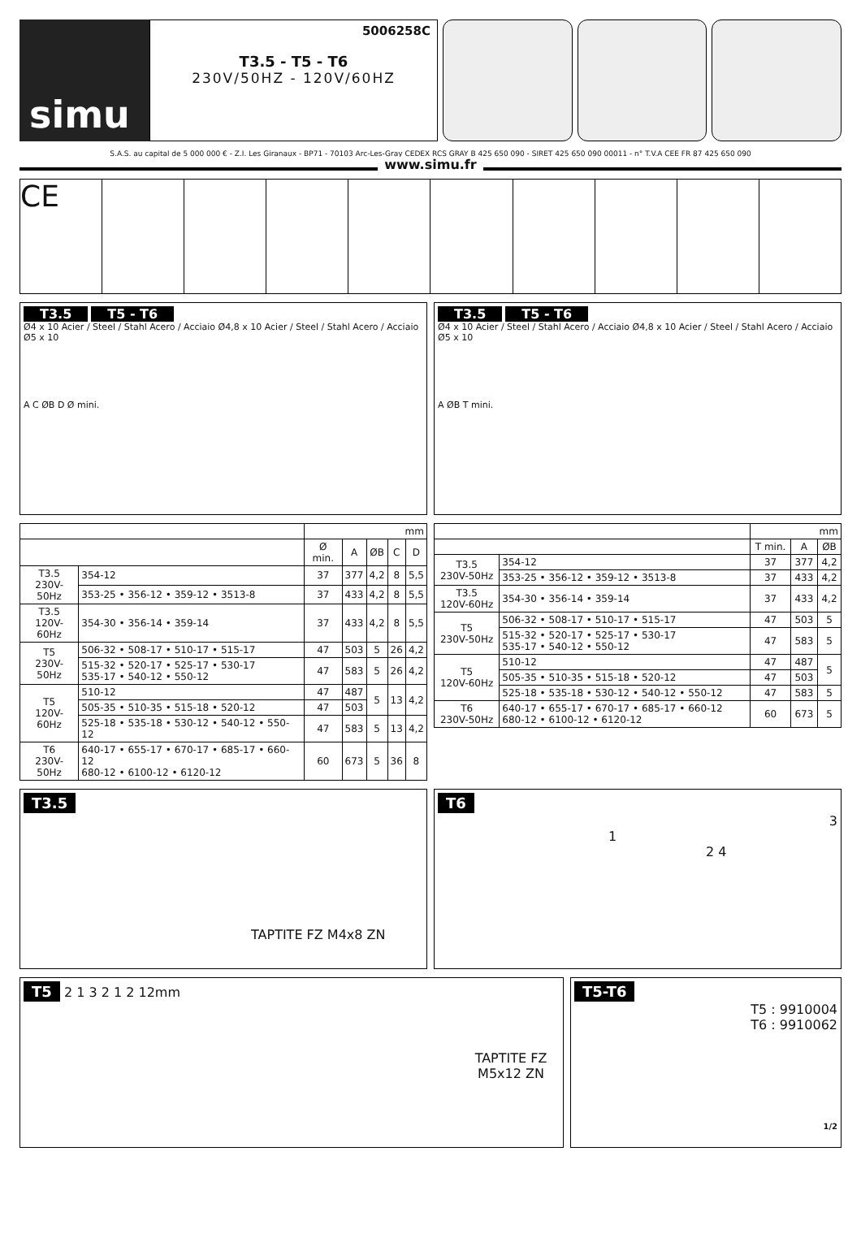simu
5006258C
T3.5 - T5 - T6
230V/50HZ - 120V/60HZ
S.A.S. au capital de 5 000 000 € - Z.I. Les Giranaux - BP71 - 70103 Arc-Les-Gray CEDEX RCS GRAY B 425 650 090 - SIRET 425 650 090 00011 - n° T.V.A CEE FR 87 425 650 090
www.simu.fr
CE
T3.5 T5 - T6
Ø4 x 10 Acier / Steel / Stahl Acero / Acciaio Ø4,8 x 10 Acier / Steel / Stahl Acero / Acciaio Ø5 x 10
A C ØB D Ø mini.
T3.5 T5 - T6
Ø4 x 10 Acier / Steel / Stahl Acero / Acciaio Ø4,8 x 10 Acier / Steel / Stahl Acero / Acciaio Ø5 x 10
A ØB T mini.
| | | mm | | | | |
| --- | --- | --- | --- | --- | --- | --- |
| | | Ø min. | A | ØB | C | D |
| T3.5 230V-50Hz | 354-12 | 37 | 377 | 4,2 | 8 | 5,5 |
| | 353-25 • 356-12 • 359-12 • 3513-8 | 37 | 433 | 4,2 | 8 | 5,5 |
| T3.5 120V-60Hz | 354-30 • 356-14 • 359-14 | 37 | 433 | 4,2 | 8 | 5,5 |
| T5 230V-50Hz | 506-32 • 508-17 • 510-17 • 515-17 | 47 | 503 | 5 | 26 | 4,2 |
| | 515-32 • 520-17 • 525-17 • 530-17 535-17 • 540-12 • 550-12 | 47 | 583 | 5 | 26 | 4,2 |
| T5 120V-60Hz | 510-12 | 47 | 487 | 5 | 13 | 4,2 |
| | 505-35 • 510-35 • 515-18 • 520-12 | 47 | 503 | | | |
| | 525-18 • 535-18 • 530-12 • 540-12 • 550-12 | 47 | 583 | 5 | 13 | 4,2 |
| T6 230V-50Hz | 640-17 • 655-17 • 670-17 • 685-17 • 660-12 680-12 • 6100-12 • 6120-12 | 60 | 673 | 5 | 36 | 8 |
| | | mm | | |
| --- | --- | --- | --- | --- |
| | | T min. | A | ØB |
| T3.5 230V-50Hz | 354-12 | 37 | 377 | 4,2 |
| | 353-25 • 356-12 • 359-12 • 3513-8 | 37 | 433 | 4,2 |
| T3.5 120V-60Hz | 354-30 • 356-14 • 359-14 | 37 | 433 | 4,2 |
| T5 230V-50Hz | 506-32 • 508-17 • 510-17 • 515-17 | 47 | 503 | 5 |
| | 515-32 • 520-17 • 525-17 • 530-17 535-17 • 540-12 • 550-12 | 47 | 583 | 5 |
| T5 120V-60Hz | 510-12 | 47 | 487 | 5 |
| | 505-35 • 510-35 • 515-18 • 520-12 | 47 | 503 | |
| | 525-18 • 535-18 • 530-12 • 540-12 • 550-12 | 47 | 583 | 5 |
| T6 230V-50Hz | 640-17 • 655-17 • 670-17 • 685-17 • 660-12 680-12 • 6100-12 • 6120-12 | 60 | 673 | 5 |
T3.5
TAPTITE FZ M4x8 ZN
T6
3
1
2 4
T5
2 1 3 2 1 2 12mm
TAPTITE FZ M5x12 ZN
T5-T6
T5 : 9910004
T6 : 9910062
1/2